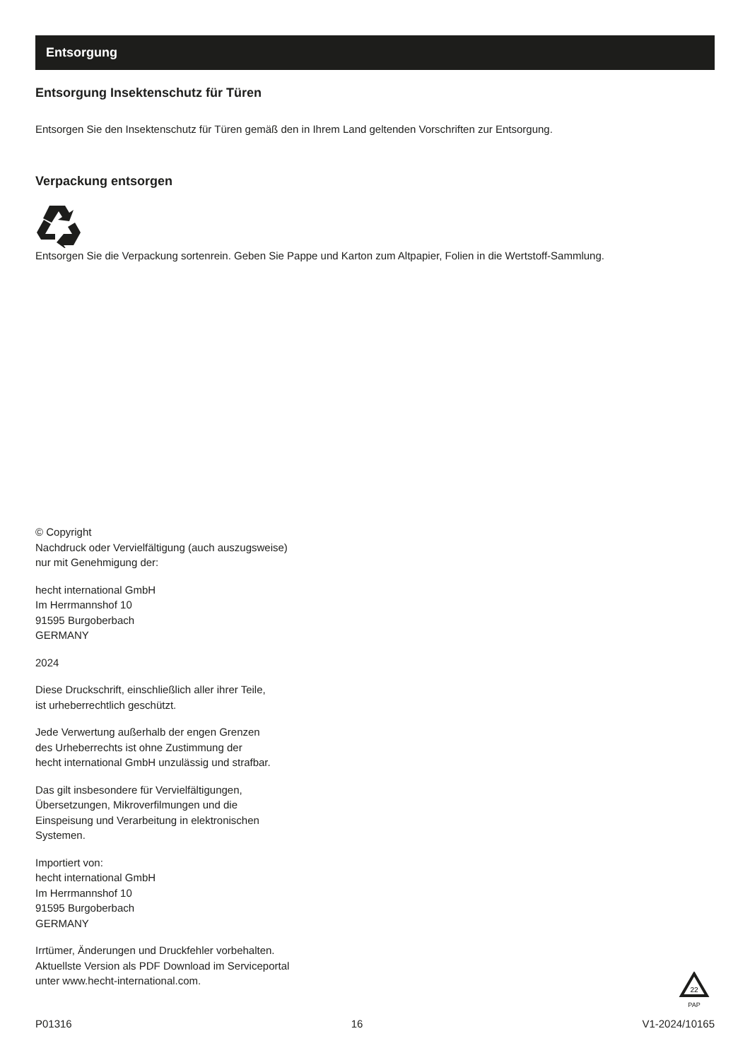Entsorgung
Entsorgung Insektenschutz für Türen
Entsorgen Sie den Insektenschutz für Türen gemäß den in Ihrem Land geltenden Vorschriften zur Entsorgung.
Verpackung entsorgen
Entsorgen Sie die Verpackung sortenrein. Geben Sie Pappe und Karton zum Altpapier, Folien in die Wertstoff-Sammlung.
© Copyright
Nachdruck oder Vervielfältigung (auch auszugsweise)
nur mit Genehmigung der:
hecht international GmbH
Im Herrmannshof 10
91595 Burgoberbach
GERMANY
2024
Diese Druckschrift, einschließlich aller ihrer Teile,
ist urheberrechtlich geschützt.
Jede Verwertung außerhalb der engen Grenzen
des Urheberrechts ist ohne Zustimmung der
hecht international GmbH unzulässig und strafbar.
Das gilt insbesondere für Vervielfältigungen,
Übersetzungen, Mikroverfilmungen und die
Einspeisung und Verarbeitung in elektronischen
Systemen.
Importiert von:
hecht international GmbH
Im Herrmannshof 10
91595 Burgoberbach
GERMANY
Irrtümer, Änderungen und Druckfehler vorbehalten.
Aktuellste Version als PDF Download im Serviceportal
unter www.hecht-international.com.
22
PAP
P01316 16 V1-2024/10165